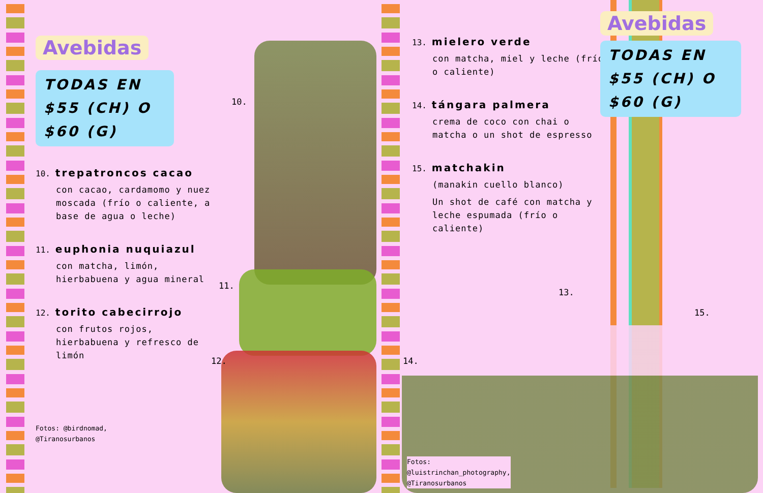Avebidas
TODAS EN $55 (CH) O $60 (G)
10. trepatroncos cacao
con cacao, cardamomo y nuez moscada (frío o caliente, a base de agua o leche)
11. euphonia nuquiazul
con matcha, limón, hierbabuena y agua mineral
12. torito cabecirrojo
con frutos rojos, hierbabuena y refresco de limón
Fotos: @birdnomad,
@Tiranosurbanos
10.
11.
12.
13. mielero verde
con matcha, miel y leche (frío o caliente)
14. tángara palmera
crema de coco con chai o matcha o un shot de espresso
15. matchakin
(manakin cuello blanco)
Un shot de café con matcha y leche espumada (frío o caliente)
Avebidas
TODAS EN $55 (CH) O $60 (G)
13.
15.
14.
Fotos:
@luistrinchan_photography,
@Tiranosurbanos